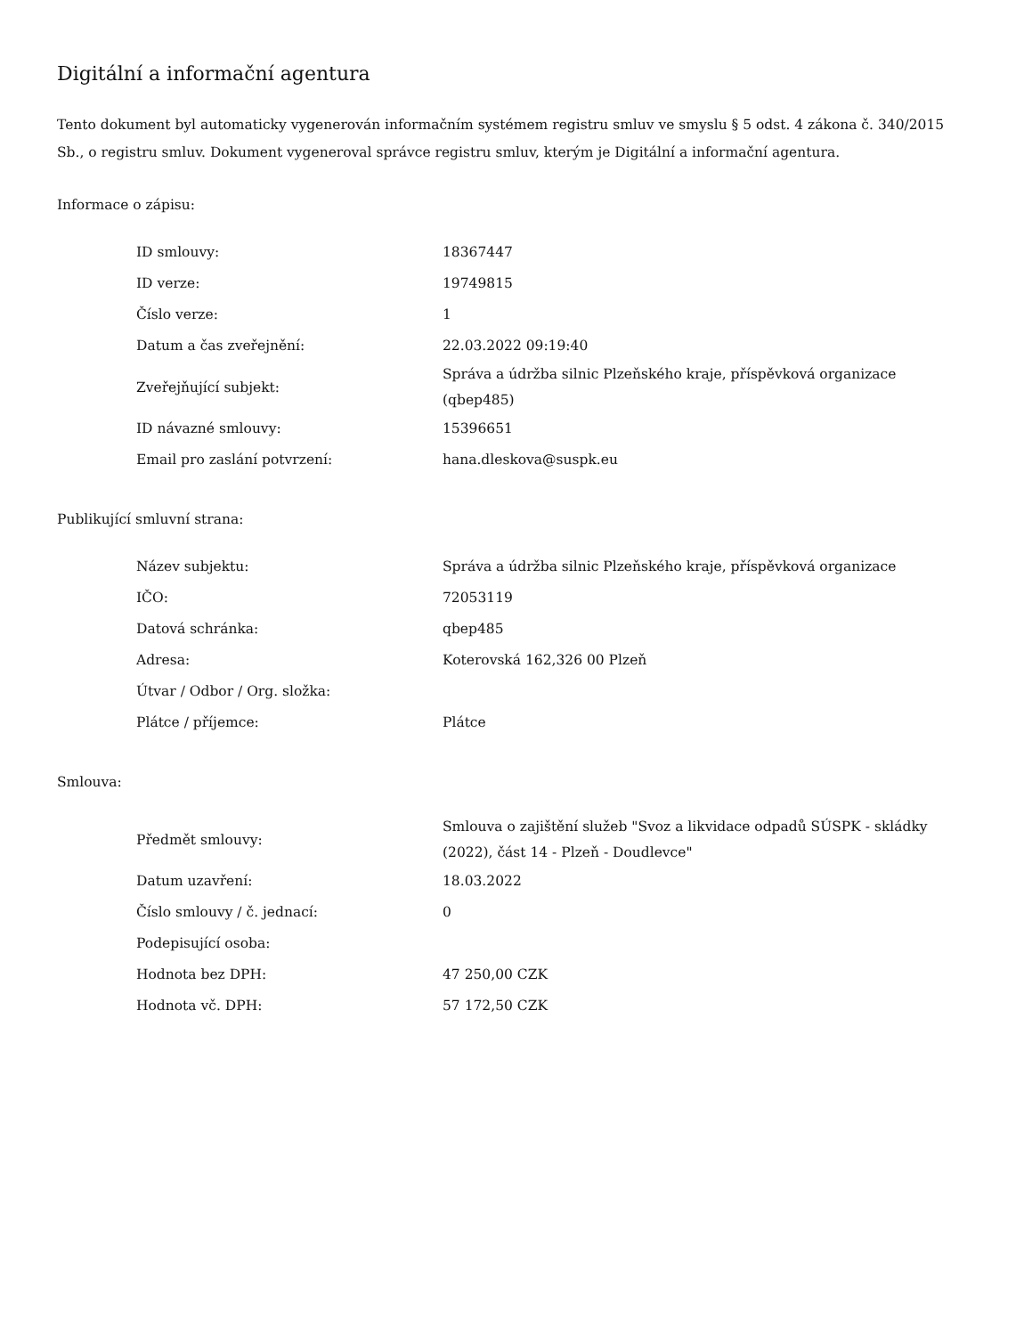Digitální a informační agentura
Tento dokument byl automaticky vygenerován informačním systémem registru smluv ve smyslu § 5 odst. 4 zákona č. 340/2015 Sb., o registru smluv. Dokument vygeneroval správce registru smluv, kterým je Digitální a informační agentura.
Informace o zápisu:
| ID smlouvy: | 18367447 |
| ID verze: | 19749815 |
| Číslo verze: | 1 |
| Datum a čas zveřejnění: | 22.03.2022 09:19:40 |
| Zveřejňující subjekt: | Správa a údržba silnic Plzeňského kraje, příspěvková organizace (qbep485) |
| ID návazné smlouvy: | 15396651 |
| Email pro zaslání potvrzení: | hana.dleskova@suspk.eu |
Publikující smluvní strana:
| Název subjektu: | Správa a údržba silnic Plzeňského kraje, příspěvková organizace |
| IČO: | 72053119 |
| Datová schránka: | qbep485 |
| Adresa: | Koterovská 162,326 00 Plzeň |
| Útvar / Odbor / Org. složka: | |
| Plátce / příjemce: | Plátce |
Smlouva:
| Předmět smlouvy: | Smlouva o zajištění služeb "Svoz a likvidace odpadů SÚSPK - skládky (2022), část 14 - Plzeň - Doudlevce" |
| Datum uzavření: | 18.03.2022 |
| Číslo smlouvy / č. jednací: | 0 |
| Podepisující osoba: | |
| Hodnota bez DPH: | 47 250,00 CZK |
| Hodnota vč. DPH: | 57 172,50 CZK |